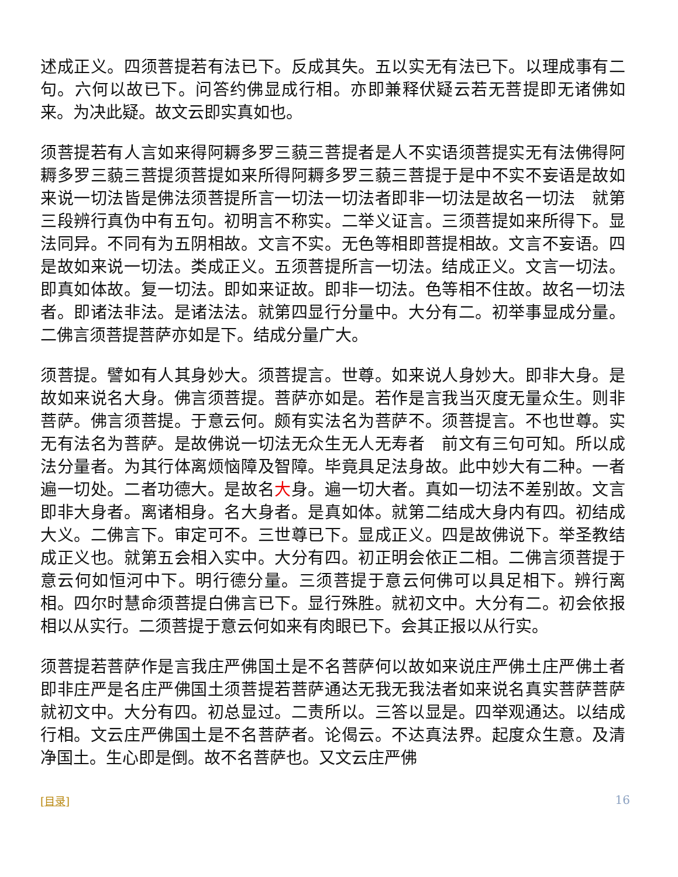述成正义。四须菩提若有法已下。反成其失。五以实无有法已下。以理成事有二句。六何以故已下。问答约佛显成行相。亦即兼释伏疑云若无菩提即无诸佛如来。为决此疑。故文云即实真如也。
须菩提若有人言如来得阿耨多罗三藐三菩提者是人不实语须菩提实无有法佛得阿耨多罗三藐三菩提须菩提如来所得阿耨多罗三藐三菩提于是中不实不妄语是故如来说一切法皆是佛法须菩提所言一切法一切法者即非一切法是故名一切法　就第三段辨行真伪中有五句。初明言不称实。二举义证言。三须菩提如来所得下。显法同异。不同有为五阴相故。文言不实。无色等相即菩提相故。文言不妄语。四是故如来说一切法。类成正义。五须菩提所言一切法。结成正义。文言一切法。即真如体故。复一切法。即如来证故。即非一切法。色等相不住故。故名一切法者。即诸法非法。是诸法法。就第四显行分量中。大分有二。初举事显成分量。二佛言须菩提菩萨亦如是下。结成分量广大。
须菩提。譬如有人其身妙大。须菩提言。世尊。如来说人身妙大。即非大身。是故如来说名大身。佛言须菩提。菩萨亦如是。若作是言我当灭度无量众生。则非菩萨。佛言须菩提。于意云何。颇有实法名为菩萨不。须菩提言。不也世尊。实无有法名为菩萨。是故佛说一切法无众生无人无寿者　前文有三句可知。所以成法分量者。为其行体离烦恼障及智障。毕竟具足法身故。此中妙大有二种。一者遍一切处。二者功德大。是故名大身。遍一切大者。真如一切法不差别故。文言即非大身者。离诸相身。名大身者。是真如体。就第二结成大身内有四。初结成大义。二佛言下。审定可不。三世尊已下。显成正义。四是故佛说下。举圣教结成正义也。就第五会相入实中。大分有四。初正明会依正二相。二佛言须菩提于意云何如恒河中下。明行德分量。三须菩提于意云何佛可以具足相下。辨行离相。四尔时慧命须菩提白佛言已下。显行殊胜。就初文中。大分有二。初会依报相以从实行。二须菩提于意云何如来有肉眼已下。会其正报以从行实。
须菩提若菩萨作是言我庄严佛国土是不名菩萨何以故如来说庄严佛土庄严佛土者即非庄严是名庄严佛国土须菩提若菩萨通达无我无我法者如来说名真实菩萨菩萨　就初文中。大分有四。初总显过。二责所以。三答以显是。四举观通达。以结成行相。文云庄严佛国土是不名菩萨者。论偈云。不达真法界。起度众生意。及清净国土。生心即是倒。故不名菩萨也。又文云庄严佛
[目录] 16